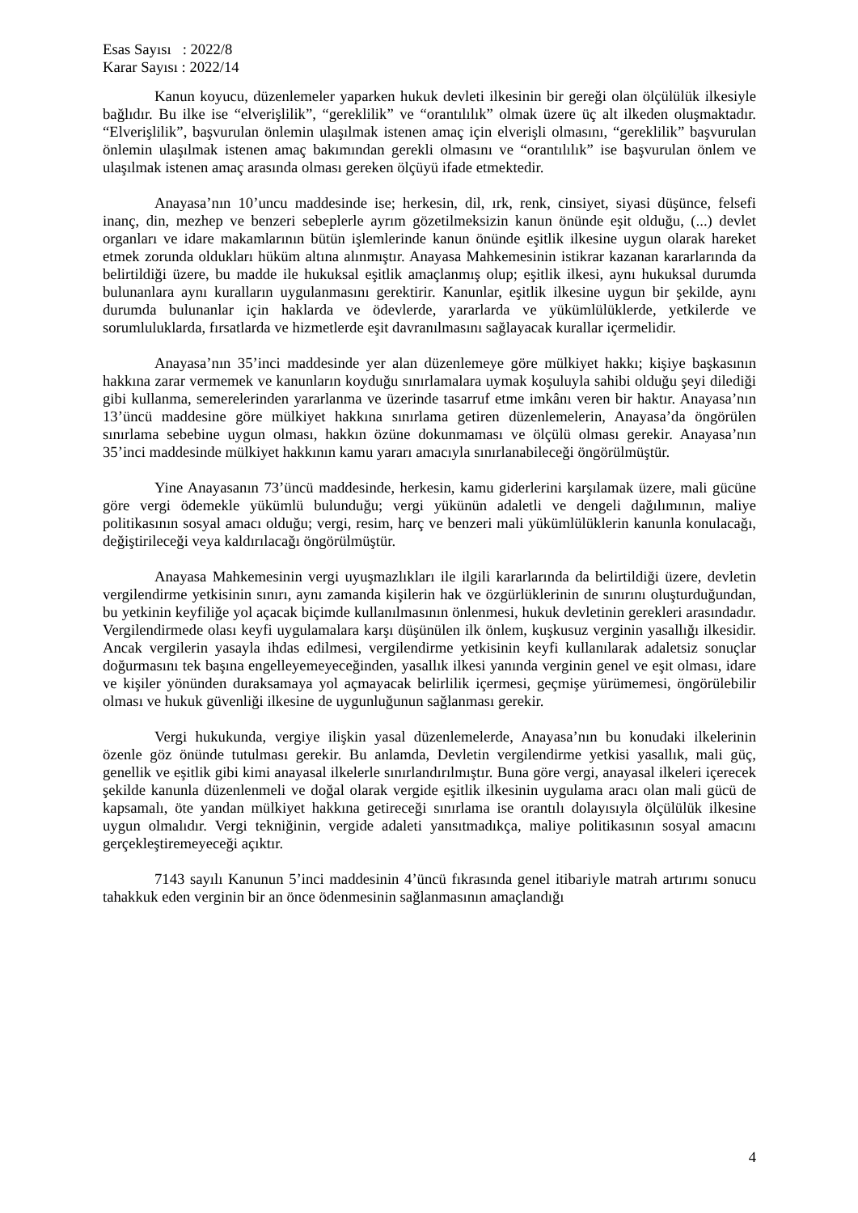Esas Sayısı : 2022/8
Karar Sayısı : 2022/14
Kanun koyucu, düzenlemeler yaparken hukuk devleti ilkesinin bir gereği olan ölçülülük ilkesiyle bağlıdır. Bu ilke ise “elverişlilik”, “gereklilik” ve “orantılılık” olmak üzere üç alt ilkeden oluşmaktadır. “Elverişlilik”, başvurulan önlemin ulaşılmak istenen amaç için elverişli olmasını, “gereklilik” başvurulan önlemin ulaşılmak istenen amaç bakımından gerekli olmasını ve “orantılılık” ise başvurulan önlem ve ulaşılmak istenen amaç arasında olması gereken ölçüyü ifade etmektedir.
Anayasa’nın 10’uncu maddesinde ise; herkesin, dil, ırk, renk, cinsiyet, siyasi düşünce, felsefi inanç, din, mezhep ve benzeri sebeplerle ayrım gözetilmeksizin kanun önünde eşit olduğu, (...) devlet organları ve idare makamlarının bütün işlemlerinde kanun önünde eşitlik ilkesine uygun olarak hareket etmek zorunda oldukları hüküm altına alınmıştır. Anayasa Mahkemesinin istikrar kazanan kararlarında da belirtildiği üzere, bu madde ile hukuksal eşitlik amaçlanmış olup; eşitlik ilkesi, aynı hukuksal durumda bulunanlara aynı kuralların uygulanmasını gerektirir. Kanunlar, eşitlik ilkesine uygun bir şekilde, aynı durumda bulunanlar için haklarda ve ödevlerde, yararlarda ve yükümlülüklerde, yetkilerde ve sorumluluklarda, fırsatlarda ve hizmetlerde eşit davranılmasını sağlayacak kurallar içermelidir.
Anayasa’nın 35’inci maddesinde yer alan düzenlemeye göre mülkiyet hakkı; kişiye başkasının hakkına zarar vermemek ve kanunların koyduğu sınırlamalara uymak koşuluyla sahibi olduğu şeyi dilediği gibi kullanma, semerelerinden yararlanma ve üzerinde tasarruf etme imkânı veren bir haktır. Anayasa’nın 13’üncü maddesine göre mülkiyet hakkına sınırlama getiren düzenlemelerin, Anayasa’da öngörülen sınırlama sebebine uygun olması, hakkın özüne dokunmaması ve ölçülü olması gerekir. Anayasa’nın 35’inci maddesinde mülkiyet hakkının kamu yararı amacıyla sınırlanabileceği öngörülmüştür.
Yine Anayasanın 73’üncü maddesinde, herkesin, kamu giderlerini karşılamak üzere, mali gücüne göre vergi ödemekle yükümlü bulunduğu; vergi yükünün adaletli ve dengeli dağılımının, maliye politikasının sosyal amacı olduğu; vergi, resim, harç ve benzeri mali yükümlülüklerin kanunla konulacağı, değiştirileceği veya kaldırılacağı öngörülmüştür.
Anayasa Mahkemesinin vergi uyuşmazlıkları ile ilgili kararlarında da belirtildiği üzere, devletin vergilendirme yetkisinin sınırı, aynı zamanda kişilerin hak ve özgürlüklerinin de sınırını oluşturduğundan, bu yetkinin keyfiliğe yol açacak biçimde kullanılmasının önlenmesi, hukuk devletinin gerekleri arasındadır. Vergilendirmede olası keyfi uygulamalara karşı düşünülen ilk önlem, kuşkusuz verginin yasallığı ilkesidir. Ancak vergilerin yasayla ihdas edilmesi, vergilendirme yetkisinin keyfi kullanılarak adaletsiz sonuçlar doğurmasını tek başına engelleyemeyeceğinden, yasallık ilkesi yanında verginin genel ve eşit olması, idare ve kişiler yönünden duraksamaya yol açmayacak belirlilik içermesi, geçmişe yürümemesi, öngörülebilir olması ve hukuk güvenliği ilkesine de uygunluğunun sağlanması gerekir.
Vergi hukukunda, vergiye ilişkin yasal düzenlemelerde, Anayasa’nın bu konudaki ilkelerinin özenle göz önünde tutulması gerekir. Bu anlamda, Devletin vergilendirme yetkisi yasallık, mali güç, genellik ve eşitlik gibi kimi anayasal ilkelerle sınırlandırılmıştır. Buna göre vergi, anayasal ilkeleri içerecek şekilde kanunla düzenlenmeli ve doğal olarak vergide eşitlik ilkesinin uygulama aracı olan mali gücü de kapsamalı, öte yandan mülkiyet hakkına getireceği sınırlama ise orantılı dolayısıyla ölçülülük ilkesine uygun olmalıdır. Vergi tekniğinin, vergide adaleti yansıtmadıkça, maliye politikasının sosyal amacını gerçekleştiremeyeceği açıktır.
7143 sayılı Kanunun 5’inci maddesinin 4’üncü fıkrasında genel itibariyle matrah artırımı sonucu tahakkuk eden verginin bir an önce ödenmesinin sağlanmasının amaçlandığı
4